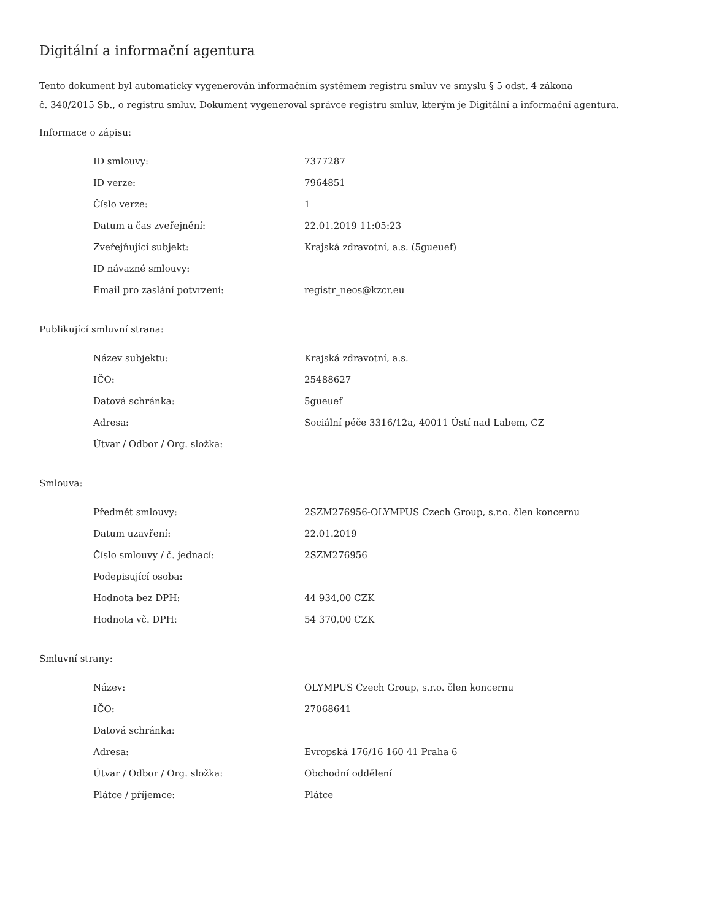Digitální a informační agentura
Tento dokument byl automaticky vygenerován informačním systémem registru smluv ve smyslu § 5 odst. 4 zákona
č. 340/2015 Sb., o registru smluv. Dokument vygeneroval správce registru smluv, kterým je Digitální a informační agentura.
Informace o zápisu:
| ID smlouvy: | 7377287 |
| ID verze: | 7964851 |
| Číslo verze: | 1 |
| Datum a čas zveřejnění: | 22.01.2019 11:05:23 |
| Zveřejňující subjekt: | Krajská zdravotní, a.s. (5gueuef) |
| ID návazné smlouvy: | |
| Email pro zaslání potvrzení: | registr_neos@kzcr.eu |
Publikující smluvní strana:
| Název subjektu: | Krajská zdravotní, a.s. |
| IČO: | 25488627 |
| Datová schránka: | 5gueuef |
| Adresa: | Sociální péče 3316/12a, 40011 Ústí nad Labem, CZ |
| Útvar / Odbor / Org. složka: | |
Smlouva:
| Předmět smlouvy: | 2SZM276956-OLYMPUS Czech Group, s.r.o. člen koncernu |
| Datum uzavření: | 22.01.2019 |
| Číslo smlouvy / č. jednací: | 2SZM276956 |
| Podepisující osoba: | |
| Hodnota bez DPH: | 44 934,00 CZK |
| Hodnota vč. DPH: | 54 370,00 CZK |
Smluvní strany:
| Název: | OLYMPUS Czech Group, s.r.o. člen koncernu |
| IČO: | 27068641 |
| Datová schránka: | |
| Adresa: | Evropská 176/16 160 41 Praha 6 |
| Útvar / Odbor / Org. složka: | Obchodní oddělení |
| Plátce / příjemce: | Plátce |